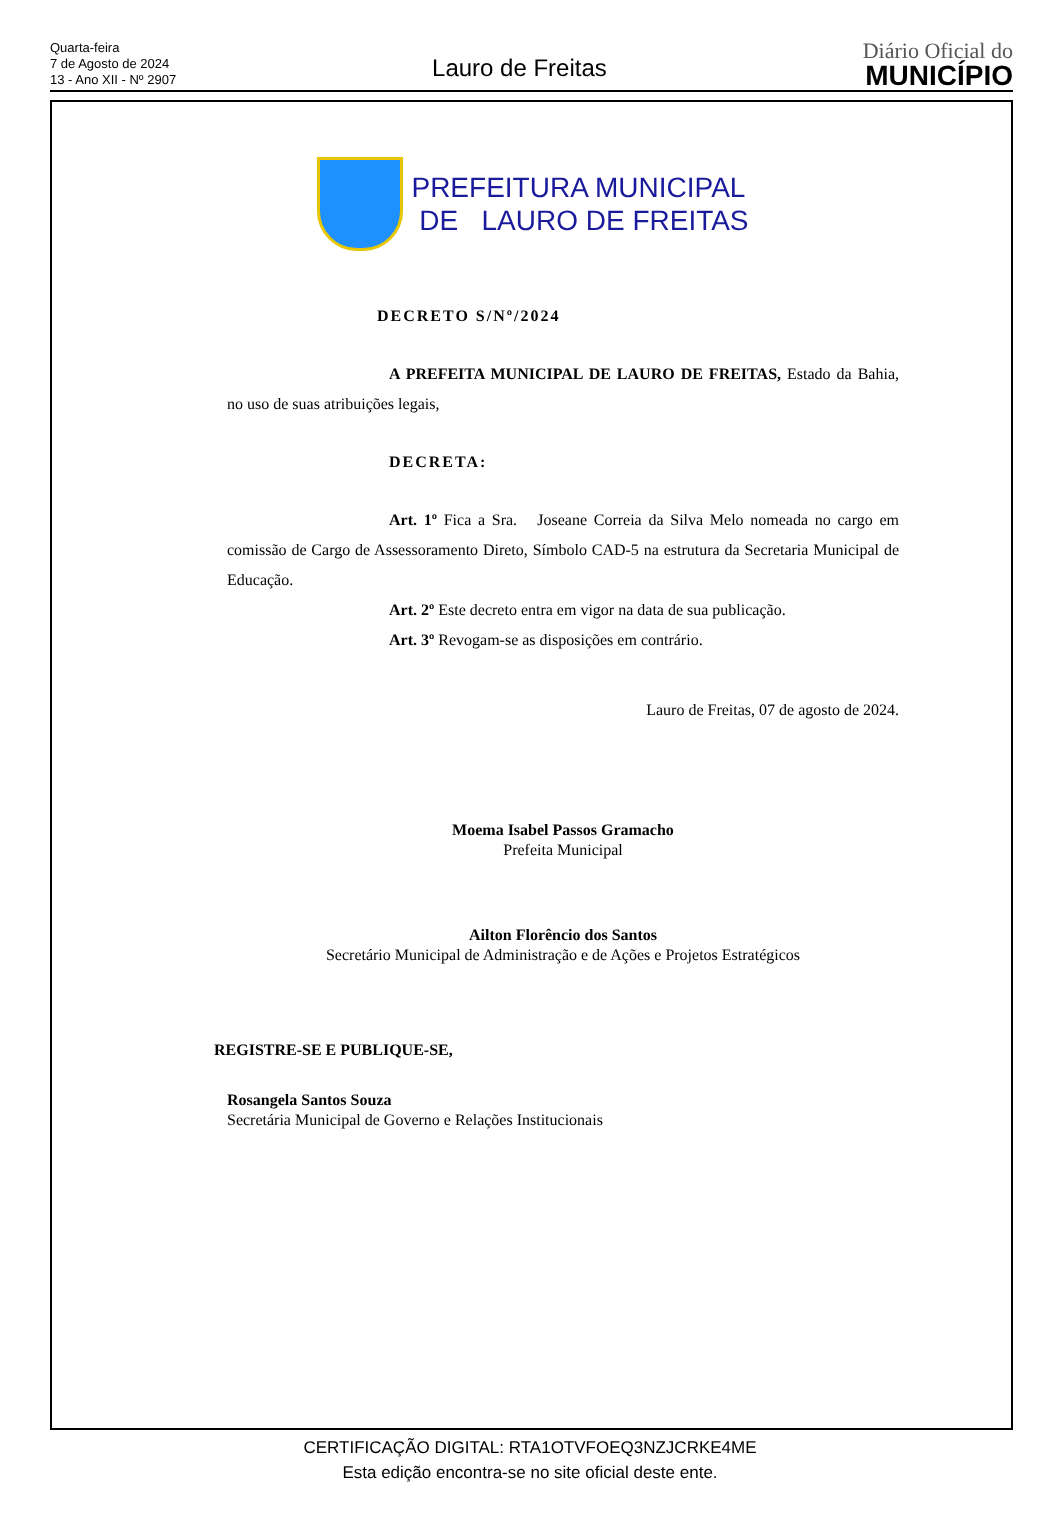Quarta-feira
7 de Agosto de 2024
13 - Ano XII - Nº 2907
Lauro de Freitas
Diário Oficial do
MUNICÍPIO
PREFEITURA MUNICIPAL
DE LAURO DE FREITAS
DECRETO S/Nº/2024
A PREFEITA MUNICIPAL DE LAURO DE FREITAS, Estado da Bahia, no uso de suas atribuições legais,
DECRETA:
Art. 1º Fica a Sra. Joseane Correia da Silva Melo nomeada no cargo em comissão de Cargo de Assessoramento Direto, Símbolo CAD-5 na estrutura da Secretaria Municipal de Educação.
Art. 2º Este decreto entra em vigor na data de sua publicação.
Art. 3º Revogam-se as disposições em contrário.
Lauro de Freitas, 07 de agosto de 2024.
Moema Isabel Passos Gramacho
Prefeita Municipal
Ailton Florêncio dos Santos
Secretário Municipal de Administração e de Ações e Projetos Estratégicos
REGISTRE-SE E PUBLIQUE-SE,
Rosangela Santos Souza
Secretária Municipal de Governo e Relações Institucionais
CERTIFICAÇÃO DIGITAL: RTA1OTVFOEQ3NZJCRKE4ME
Esta edição encontra-se no site oficial deste ente.